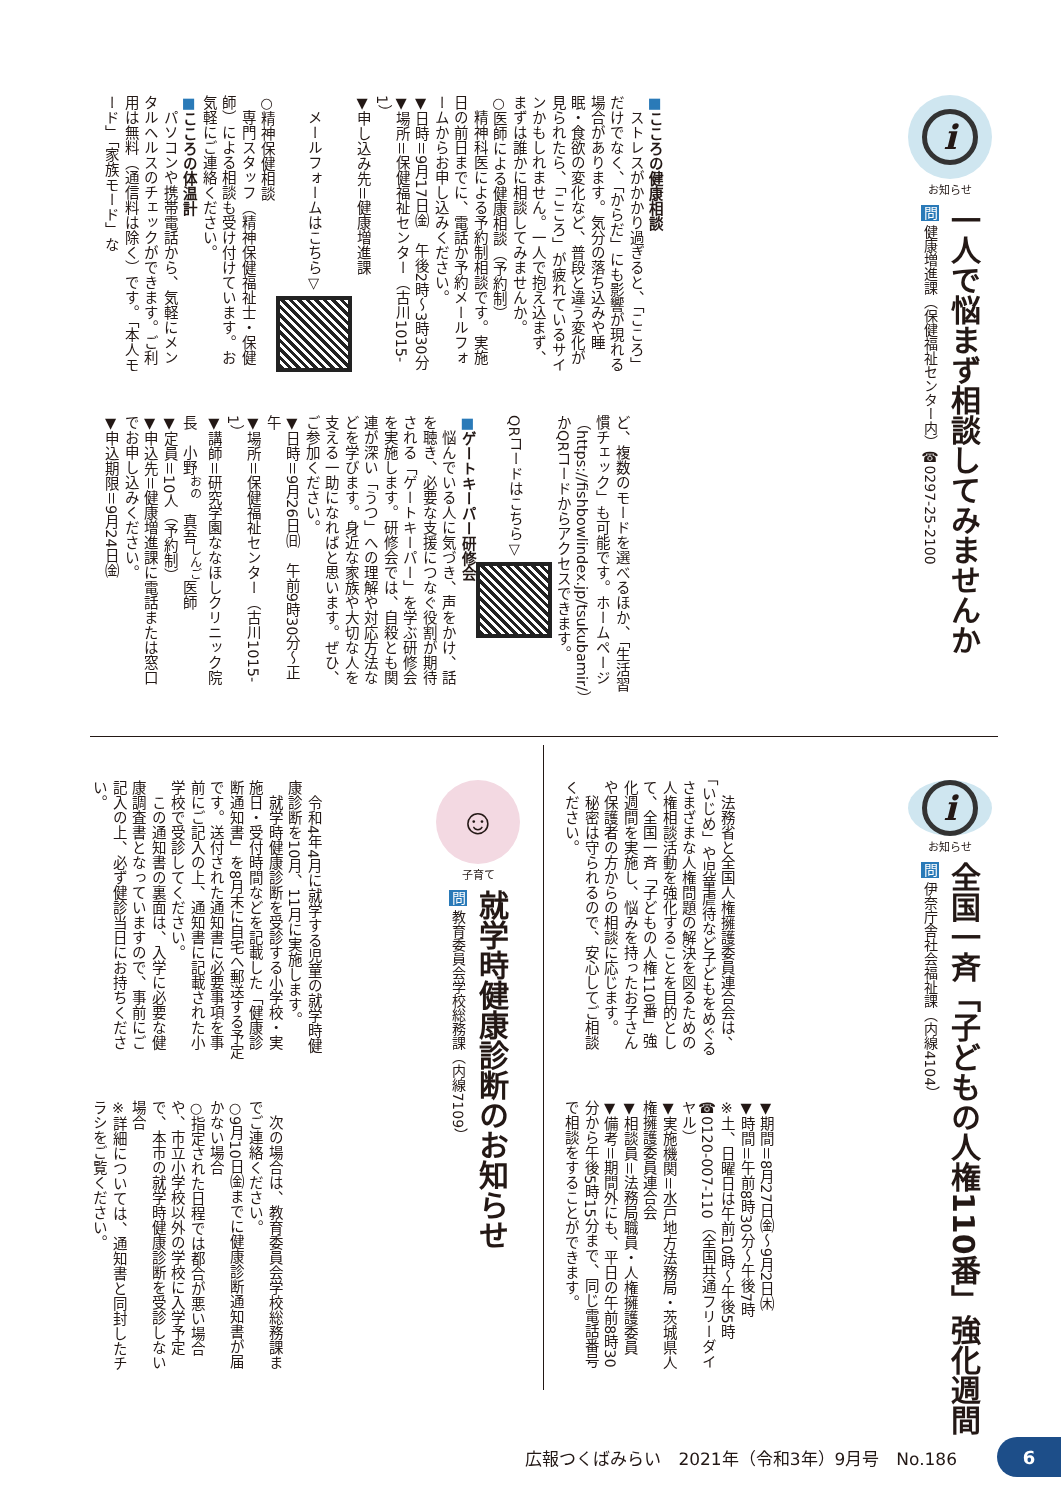i
お知らせ
一人で悩まず相談してみませんか
問 健康増進課（保健福祉センター内）☎0297-25-2100
■こころの健康相談
　ストレスがかかり過ぎると、「こころ」だけでなく、「からだ」にも影響が現れる場合があります。気分の落ち込みや睡眠・食欲の変化など、普段と違う変化が見られたら、「こころ」が疲れているサインかもしれません。一人で抱え込まず、まずは誰かに相談してみませんか。
○医師による健康相談（予約制）
　精神科医による予約制相談です。実施日の前日までに、電話か予約メールフォームからお申し込みください。
▼日時＝9月17日㈮　午後2時～3時30分
▼場所＝保健福祉センター（古川1015-1）
▼申し込み先＝健康増進課
　メールフォームはこちら▽
○精神保健相談
　専門スタッフ（精神保健福祉士・保健師）による相談も受け付けています。お気軽にご連絡ください。
■こころの体温計
　パソコンや携帯電話から、気軽にメンタルヘルスのチェックができます。ご利用は無料（通信料は除く）です。「本人モード」「家族モード」な
ど、複数のモードを選べるほか、「生活習慣チェック」も可能です。ホームページ（https://fishbowlindex.jp/tsukubamir/）かQRコードからアクセスできます。
QRコードはこちら▽
■ゲートキーパー研修会
　悩んでいる人に気づき、声をかけ、話を聴き、必要な支援につなぐ役割が期待される「ゲートキーパー」を学ぶ研修会を実施します。研修会では、自殺とも関連が深い「うつ」への理解や対応方法などを学びます。身近な家族や大切な人を支える一助になればと思います。ぜひ、ご参加ください。
▼日時＝9月26日㈰　午前9時30分～正午
▼場所＝保健福祉センター（古川1015-1）
▼講師＝研究学園ななほしクリニック院長　小野<sup>おの</sup>　真吾<sup>しんご</sup>医師
▼定員＝10人（予約制）
▼申込先＝健康増進課に電話または窓口でお申し込みください。
▼申込期限＝9月24日㈮
i
お知らせ
全国一斉「子どもの人権110番」強化週間
問 伊奈庁舎社会福祉課（内線4104）
　法務省と全国人権擁護委員連合会は、「いじめ」や児童虐待など子どもをめぐるさまざまな人権問題の解決を図るための人権相談活動を強化することを目的として、全国一斉「子どもの人権110番」強化週間を実施し、悩みを持ったお子さんや保護者の方からの相談に応じます。
　秘密は守られるので、安心してご相談ください。
▼期間＝8月27日㈮～9月2日㈭
▼時間＝午前8時30分～午後7時
※土、日曜日は午前10時～午後5時
☎0120-007-110（全国共通フリーダイヤル）
▼実施機関＝水戸地方法務局・茨城県人権擁護委員連合会
▼相談員＝法務局職員・人権擁護委員
▼備考＝期間外にも、平日の午前8時30分から午後5時15分まで、同じ電話番号で相談をすることができます。
☺
子育て
就学時健康診断のお知らせ
問 教育委員会学校総務課（内線7109）
　令和4年4月に就学する児童の就学時健康診断を10月、11月に実施します。
　就学時健康診断を受診する小学校・実施日・受付時間などを記載した「健康診断通知書」を8月末に自宅へ郵送する予定です。送付された通知書に必要事項を事前にご記入の上、通知書に記載された小学校で受診してください。
　この通知書の裏面は、入学に必要な健康調査書となっていますので、事前にご記入の上、必ず健診当日にお持ちください。
　次の場合は、教育委員会学校総務課までご連絡ください。
○9月10日㈮までに健康診断通知書が届かない場合
○指定された日程では都合が悪い場合や、市立小学校以外の学校に入学予定で、本市の就学時健康診断を受診しない場合
※詳細については、通知書と同封したチラシをご覧ください。
広報つくばみらい　2021年（令和3年）9月号　No.186
6